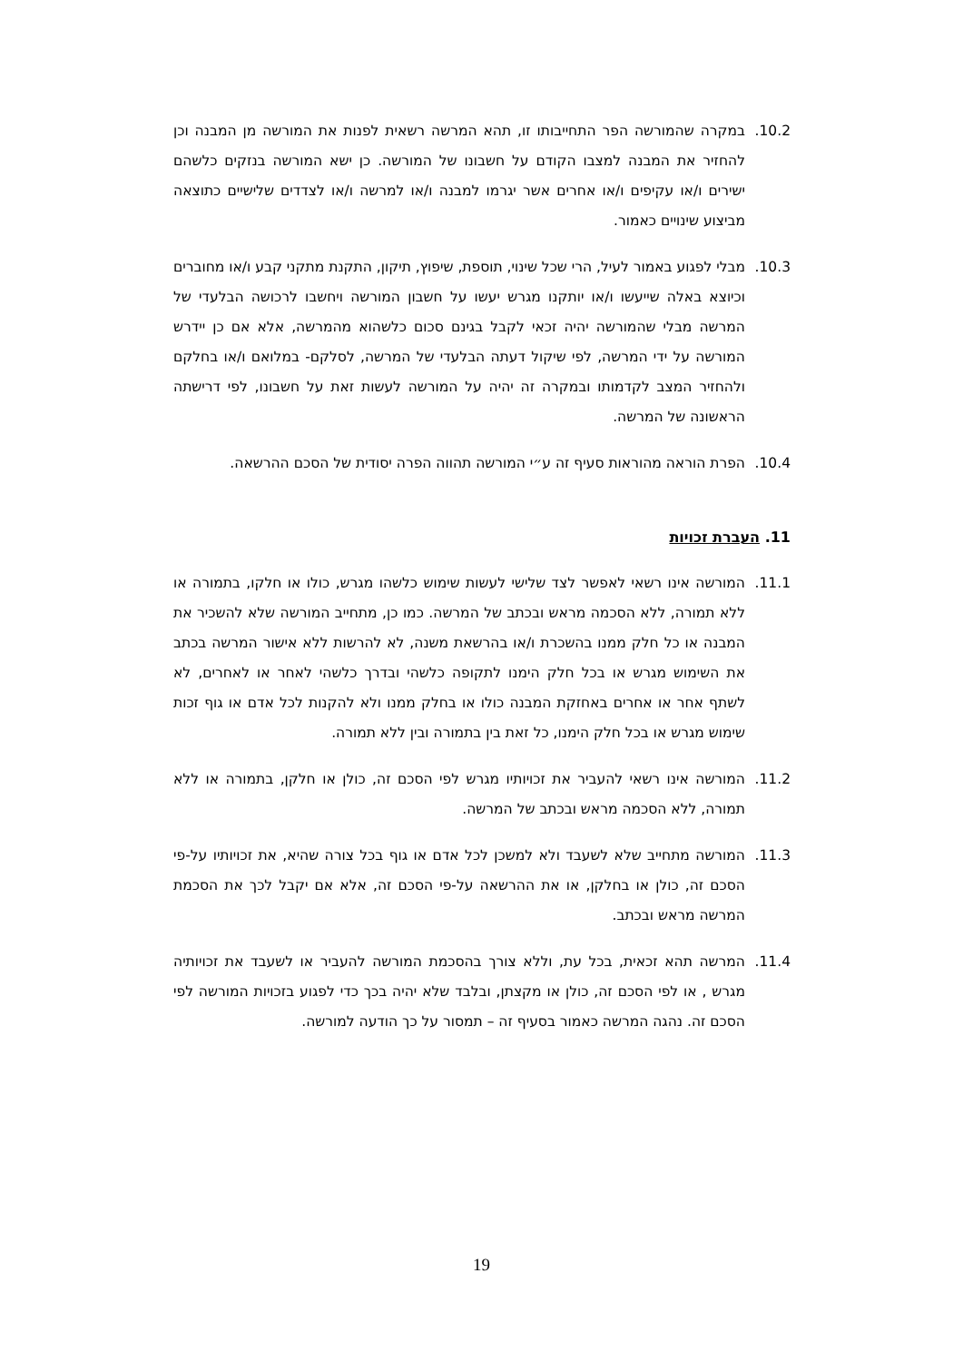10.2. במקרה שהמורשה הפר התחייבותו זו, תהא המרשה רשאית לפנות את המורשה מן המבנה וכן להחזיר את המבנה למצבו הקודם על חשבונו של המורשה. כן ישא המורשה בנזקים כלשהם ישירים ו/או עקיפים ו/או אחרים אשר יגרמו למבנה ו/או למרשה ו/או לצדדים שלישיים כתוצאה מביצוע שינויים כאמור.
10.3. מבלי לפגוע באמור לעיל, הרי שכל שינוי, תוספת, שיפוץ, תיקון, התקנת מתקני קבע ו/או מחוברים וכיוצא באלה שייעשו ו/או יותקנו מגרש יעשו על חשבון המורשה ויחשבו לרכושה הבלעדי של המרשה מבלי שהמורשה יהיה זכאי לקבל בגינם סכום כלשהוא מהמרשה, אלא אם כן יידרש המורשה על ידי המרשה, לפי שיקול דעתה הבלעדי של המרשה, לסלקם- במלואם ו/או בחלקם ולהחזיר המצב לקדמותו ובמקרה זה יהיה על המורשה לעשות זאת על חשבונו, לפי דרישתה הראשונה של המרשה.
10.4. הפרת הוראה מהוראות סעיף זה ע״י המורשה תהווה הפרה יסודית של הסכם ההרשאה.
11. העברת זכויות
11.1. המורשה אינו רשאי לאפשר לצד שלישי לעשות שימוש כלשהו מגרש, כולו או חלקו, בתמורה או ללא תמורה, ללא הסכמה מראש ובכתב של המרשה. כמו כן, מתחייב המורשה שלא להשכיר את המבנה או כל חלק ממנו בהשכרת ו/או בהרשאת משנה, לא להרשות ללא אישור המרשה בכתב את השימוש מגרש או בכל חלק הימנו לתקופה כלשהי ובדרך כלשהי לאחר או לאחרים, לא לשתף אחר או אחרים באחזקת המבנה כולו או בחלק ממנו ולא להקנות לכל אדם או גוף זכות שימוש מגרש או בכל חלק הימנו, כל זאת בין בתמורה ובין ללא תמורה.
11.2. המורשה אינו רשאי להעביר את זכויותיו מגרש לפי הסכם זה, כולן או חלקן, בתמורה או ללא תמורה, ללא הסכמה מראש ובכתב של המרשה.
11.3. המורשה מתחייב שלא לשעבד ולא למשכן לכל אדם או גוף בכל צורה שהיא, את זכויותיו על-פי הסכם זה, כולן או בחלקן, או את ההרשאה על-פי הסכם זה, אלא אם יקבל לכך את הסכמת המרשה מראש ובכתב.
11.4. המרשה תהא זכאית, בכל עת, וללא צורך בהסכמת המורשה להעביר או לשעבד את זכויותיה מגרש , או לפי הסכם זה, כולן או מקצתן, ובלבד שלא יהיה בכך כדי לפגוע בזכויות המורשה לפי הסכם זה. נהגה המרשה כאמור בסעיף זה – תמסור על כך הודעה למורשה.
19